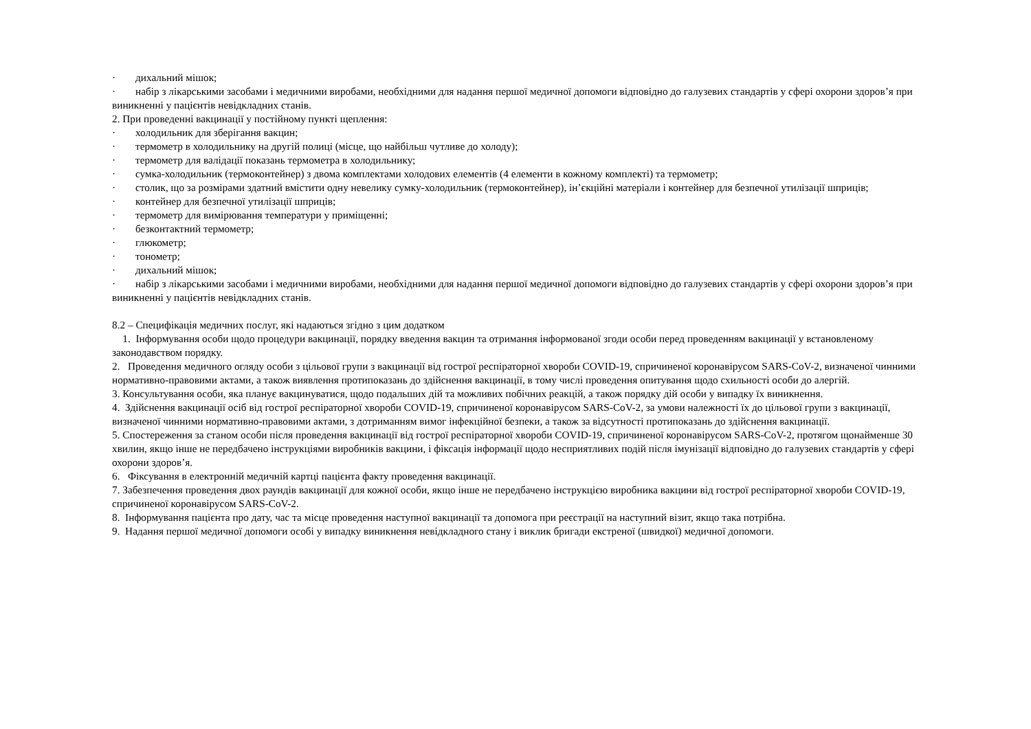· дихальний мішок;
· набір з лікарськими засобами і медичними виробами, необхідними для надання першої медичної допомоги відповідно до галузевих стандартів у сфері охорони здоров’я при виникненні у пацієнтів невідкладних станів.
2. При проведенні вакцинації у постійному пункті щеплення:
· холодильник для зберігання вакцин;
· термометр в холодильнику на другій полиці (місце, що найбільш чутливе до холоду);
· термометр для валідації показань термометра в холодильнику;
· сумка-холодильник (термоконтейнер) з двома комплектами холодових елементів (4 елементи в кожному комплекті) та термометр;
· столик, що за розмірами здатний вмістити одну невелику сумку-холодильник (термоконтейнер), ін’єкційні матеріали і контейнер для безпечної утилізації шприців;
· контейнер для безпечної утилізації шприців;
· термометр для вимірювання температури у приміщенні;
· безконтактний термометр;
· глюкометр;
· тонометр;
· дихальний мішок;
· набір з лікарськими засобами і медичними виробами, необхідними для надання першої медичної допомоги відповідно до галузевих стандартів у сфері охорони здоров’я при виникненні у пацієнтів невідкладних станів.
8.2 – Специфікація медичних послуг, які надаються згідно з цим додатком
1. Інформування особи щодо процедури вакцинації, порядку введення вакцин та отримання інформованої згоди особи перед проведенням вакцинації у встановленому законодавством порядку.
2. Проведення медичного огляду особи з цільової групи з вакцинації від гострої респіраторної хвороби COVID-19, спричиненої коронавірусом SARS-CoV-2, визначеної чинними нормативно-правовими актами, а також виявлення протипоказань до здійснення вакцинації, в тому числі проведення опитування щодо схильності особи до алергій.
3. Консультування особи, яка планує вакцинуватися, щодо подальших дій та можливих побічних реакцій, а також порядку дій особи у випадку їх виникнення.
4. Здійснення вакцинації осіб від гострої респіраторної хвороби COVID-19, спричиненої коронавірусом SARS-CoV-2, за умови належності їх до цільової групи з вакцинації, визначеної чинними нормативно-правовими актами, з дотриманням вимог інфекційної безпеки, а також за відсутності протипоказань до здійснення вакцинації.
5. Спостереження за станом особи після проведення вакцинації від гострої респіраторної хвороби COVID-19, спричиненої коронавірусом SARS-CoV-2, протягом щонайменше 30 хвилин, якщо інше не передбачено інструкціями виробників вакцини, і фіксація інформації щодо несприятливих подій після імунізації відповідно до галузевих стандартів у сфері охорони здоров’я.
6. Фіксування в електронній медичній картці пацієнта факту проведення вакцинації.
7. Забезпечення проведення двох раундів вакцинації для кожної особи, якщо інше не передбачено інструкцією виробника вакцини від гострої респіраторної хвороби COVID-19, спричиненої коронавірусом SARS-CoV-2.
8. Інформування пацієнта про дату, час та місце проведення наступної вакцинації та допомога при реєстрації на наступний візит, якщо така потрібна.
9. Надання першої медичної допомоги особі у випадку виникнення невідкладного стану і виклик бригади екстреної (швидкої) медичної допомоги.